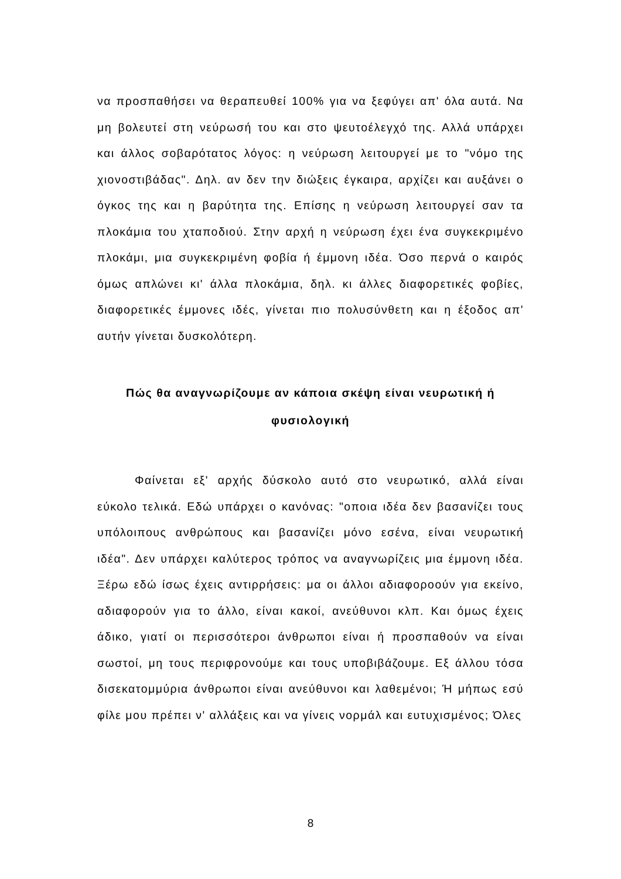να προσπαθήσει να θεραπευθεί 100% για να ξεφύγει απ' όλα αυτά. Να μη βολευτεί στη νεύρωσή του και στο ψευτοέλεγχό της. Αλλά υπάρχει και άλλος σοβαρότατος λόγος: η νεύρωση λειτουργεί με το "νόμο της χιονοστιβάδας". Δηλ. αν δεν την διώξεις έγκαιρα, αρχίζει και αυξάνει ο όγκος της και η βαρύτητα της. Επίσης η νεύρωση λειτουργεί σαν τα πλοκάμια του χταποδιού. Στην αρχή η νεύρωση έχει ένα συγκεκριμένο πλοκάμι, μια συγκεκριμένη φοβία ή έμμονη ιδέα. Όσο περνά ο καιρός όμως απλώνει κι' άλλα πλοκάμια, δηλ. κι άλλες διαφορετικές φοβίες, διαφορετικές έμμονες ιδές, γίνεται πιο πολυσύνθετη και η έξοδος απ' αυτήν γίνεται δυσκολότερη.
Πώς θα αναγνωρίζουμε αν κάποια σκέψη είναι νευρωτική ή φυσιολογική
Φαίνεται εξ' αρχής δύσκολο αυτό στο νευρωτικό, αλλά είναι εύκολο τελικά. Εδώ υπάρχει ο κανόνας: "οποια ιδέα δεν βασανίζει τους υπόλοιπους ανθρώπους και βασανίζει μόνο εσένα, είναι νευρωτική ιδέα". Δεν υπάρχει καλύτερος τρόπος να αναγνωρίζεις μια έμμονη ιδέα. Ξέρω εδώ ίσως έχεις αντιρρήσεις: μα οι άλλοι αδιαφοροούν για εκείνο, αδιαφορούν για το άλλο, είναι κακοί, ανεύθυνοι κλπ. Και όμως έχεις άδικο, γιατί οι περισσότεροι άνθρωποι είναι ή προσπαθούν να είναι σωστοί, μη τους περιφρονούμε και τους υποβιβάζουμε. Εξ άλλου τόσα δισεκατομμύρια άνθρωποι είναι ανεύθυνοι και λαθεμένοι; Ή μήπως εσύ φίλε μου πρέπει ν' αλλάξεις και να γίνεις νορμάλ και ευτυχισμένος; Όλες
8